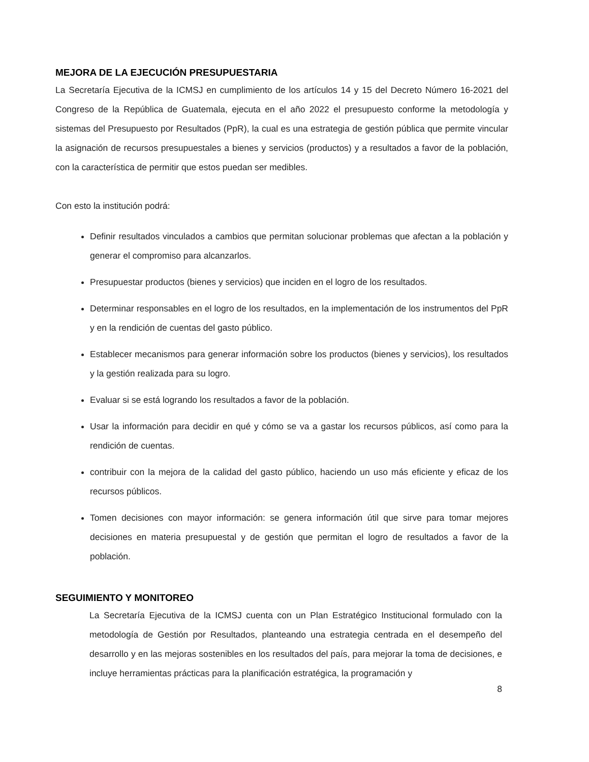MEJORA DE LA EJECUCIÓN PRESUPUESTARIA
La Secretaría Ejecutiva de la ICMSJ en cumplimiento de los artículos 14 y 15 del Decreto Número 16-2021 del Congreso de la República de Guatemala, ejecuta en el año 2022 el presupuesto conforme la metodología y sistemas del Presupuesto por Resultados (PpR), la cual es una estrategia de gestión pública que permite vincular la asignación de recursos presupuestales a bienes y servicios (productos) y a resultados a favor de la población, con la característica de permitir que estos puedan ser medibles.
Con esto la institución podrá:
Definir resultados vinculados a cambios que permitan solucionar problemas que afectan a la población y generar el compromiso para alcanzarlos.
Presupuestar productos (bienes y servicios) que inciden en el logro de los resultados.
Determinar responsables en el logro de los resultados, en la implementación de los instrumentos del PpR y en la rendición de cuentas del gasto público.
Establecer mecanismos para generar información sobre los productos (bienes y servicios), los resultados y la gestión realizada para su logro.
Evaluar si se está logrando los resultados a favor de la población.
Usar la información para decidir en qué y cómo se va a gastar los recursos públicos, así como para la rendición de cuentas.
contribuir con la mejora de la calidad del gasto público, haciendo un uso más eficiente y eficaz de los recursos públicos.
Tomen decisiones con mayor información: se genera información útil que sirve para tomar mejores decisiones en materia presupuestal y de gestión que permitan el logro de resultados a favor de la población.
SEGUIMIENTO Y MONITOREO
La Secretaría Ejecutiva de la ICMSJ cuenta con un Plan Estratégico Institucional formulado con la metodología de Gestión por Resultados, planteando una estrategia centrada en el desempeño del desarrollo y en las mejoras sostenibles en los resultados del país, para mejorar la toma de decisiones, e incluye herramientas prácticas para la planificación estratégica, la programación y
8